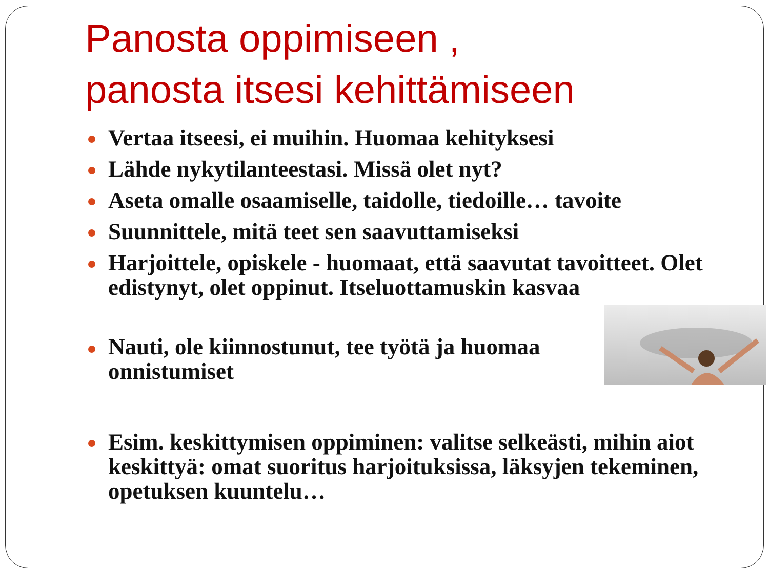Panosta oppimiseen ,
panosta itsesi kehittämiseen
Vertaa itseesi, ei muihin. Huomaa kehityksesi
Lähde nykytilanteestasi. Missä olet nyt?
Aseta omalle osaamiselle, taidolle, tiedoille… tavoite
Suunnittele, mitä teet sen saavuttamiseksi
Harjoittele, opiskele - huomaat, että saavutat tavoitteet. Olet edistynyt, olet oppinut. Itseluottamuskin kasvaa
Nauti, ole kiinnostunut, tee työtä ja huomaa onnistumiset
Esim. keskittymisen oppiminen: valitse selkeästi, mihin aiot keskittyä: omat suoritus harjoituksissa, läksyjen tekeminen, opetuksen kuuntelu…